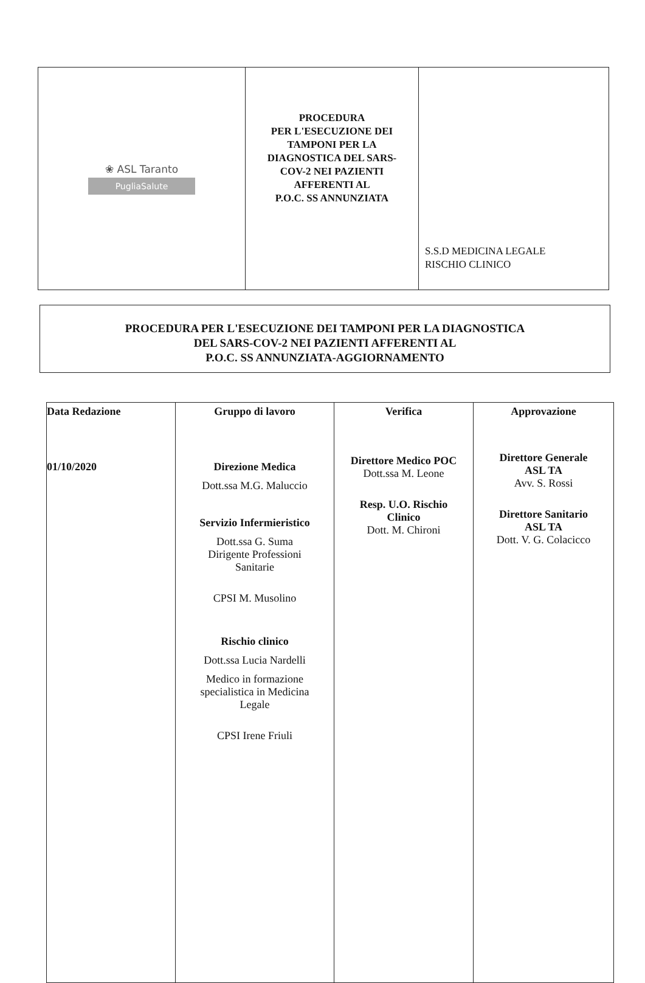| ❀ ASL Taranto PugliaSalute | PROCEDURA PER L'ESECUZIONE DEI TAMPONI PER LA DIAGNOSTICA DEL SARS- COV-2 NEI PAZIENTI AFFERENTI AL P.O.C. SS ANNUNZIATA | S.S.D MEDICINA LEGALE RISCHIO CLINICO |
PROCEDURA PER L'ESECUZIONE DEI TAMPONI PER LA DIAGNOSTICA
DEL SARS-COV-2 NEI PAZIENTI AFFERENTI AL
P.O.C. SS ANNUNZIATA-AGGIORNAMENTO
| Data Redazione 01/10/2020 | Gruppo di lavoro Direzione Medica Dott.ssa M.G. Maluccio Servizio Infermieristico Dott.ssa G. Suma Dirigente Professioni Sanitarie CPSI M. Musolino Rischio clinico Dott.ssa Lucia Nardelli Medico in formazione specialistica in Medicina Legale CPSI Irene Friuli | Verifica Direttore Medico POC Dott.ssa M. Leone Resp. U.O. Rischio Clinico Dott. M. Chironi | Approvazione Direttore Generale ASL TA Avv. S. Rossi Direttore Sanitario ASL TA Dott. V. G. Colacicco |